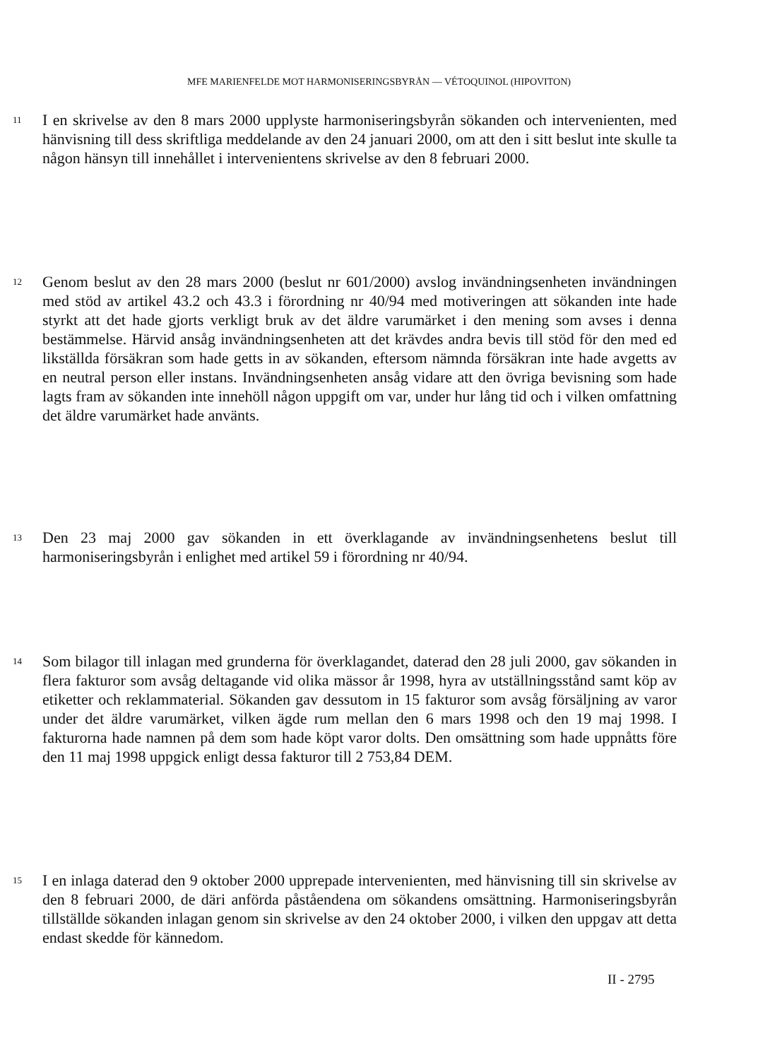MFE MARIENFELDE MOT HARMONISERINGSBYRÅN — VÉTOQUINOL (HIPOVITON)
11
I en skrivelse av den 8 mars 2000 upplyste harmoniseringsbyrån sökanden och intervenienten, med hänvisning till dess skriftliga meddelande av den 24 januari 2000, om att den i sitt beslut inte skulle ta någon hänsyn till innehållet i intervenientens skrivelse av den 8 februari 2000.
12
Genom beslut av den 28 mars 2000 (beslut nr 601/2000) avslog invändningsenheten invändningen med stöd av artikel 43.2 och 43.3 i förordning nr 40/94 med motiveringen att sökanden inte hade styrkt att det hade gjorts verkligt bruk av det äldre varumärket i den mening som avses i denna bestämmelse. Härvid ansåg invändningsenheten att det krävdes andra bevis till stöd för den med ed likställda försäkran som hade getts in av sökanden, eftersom nämnda försäkran inte hade avgetts av en neutral person eller instans. Invändningsenheten ansåg vidare att den övriga bevisning som hade lagts fram av sökanden inte innehöll någon uppgift om var, under hur lång tid och i vilken omfattning det äldre varumärket hade använts.
13
Den 23 maj 2000 gav sökanden in ett överklagande av invändningsenhetens beslut till harmoniseringsbyrån i enlighet med artikel 59 i förordning nr 40/94.
14
Som bilagor till inlagan med grunderna för överklagandet, daterad den 28 juli 2000, gav sökanden in flera fakturor som avsåg deltagande vid olika mässor år 1998, hyra av utställningsstånd samt köp av etiketter och reklammaterial. Sökanden gav dessutom in 15 fakturor som avsåg försäljning av varor under det äldre varumärket, vilken ägde rum mellan den 6 mars 1998 och den 19 maj 1998. I fakturorna hade namnen på dem som hade köpt varor dolts. Den omsättning som hade uppnåtts före den 11 maj 1998 uppgick enligt dessa fakturor till 2 753,84 DEM.
15
I en inlaga daterad den 9 oktober 2000 upprepade intervenienten, med hänvisning till sin skrivelse av den 8 februari 2000, de däri anförda påståendena om sökandens omsättning. Harmoniseringsbyrån tillställde sökanden inlagan genom sin skrivelse av den 24 oktober 2000, i vilken den uppgav att detta endast skedde för kännedom.
II - 2795